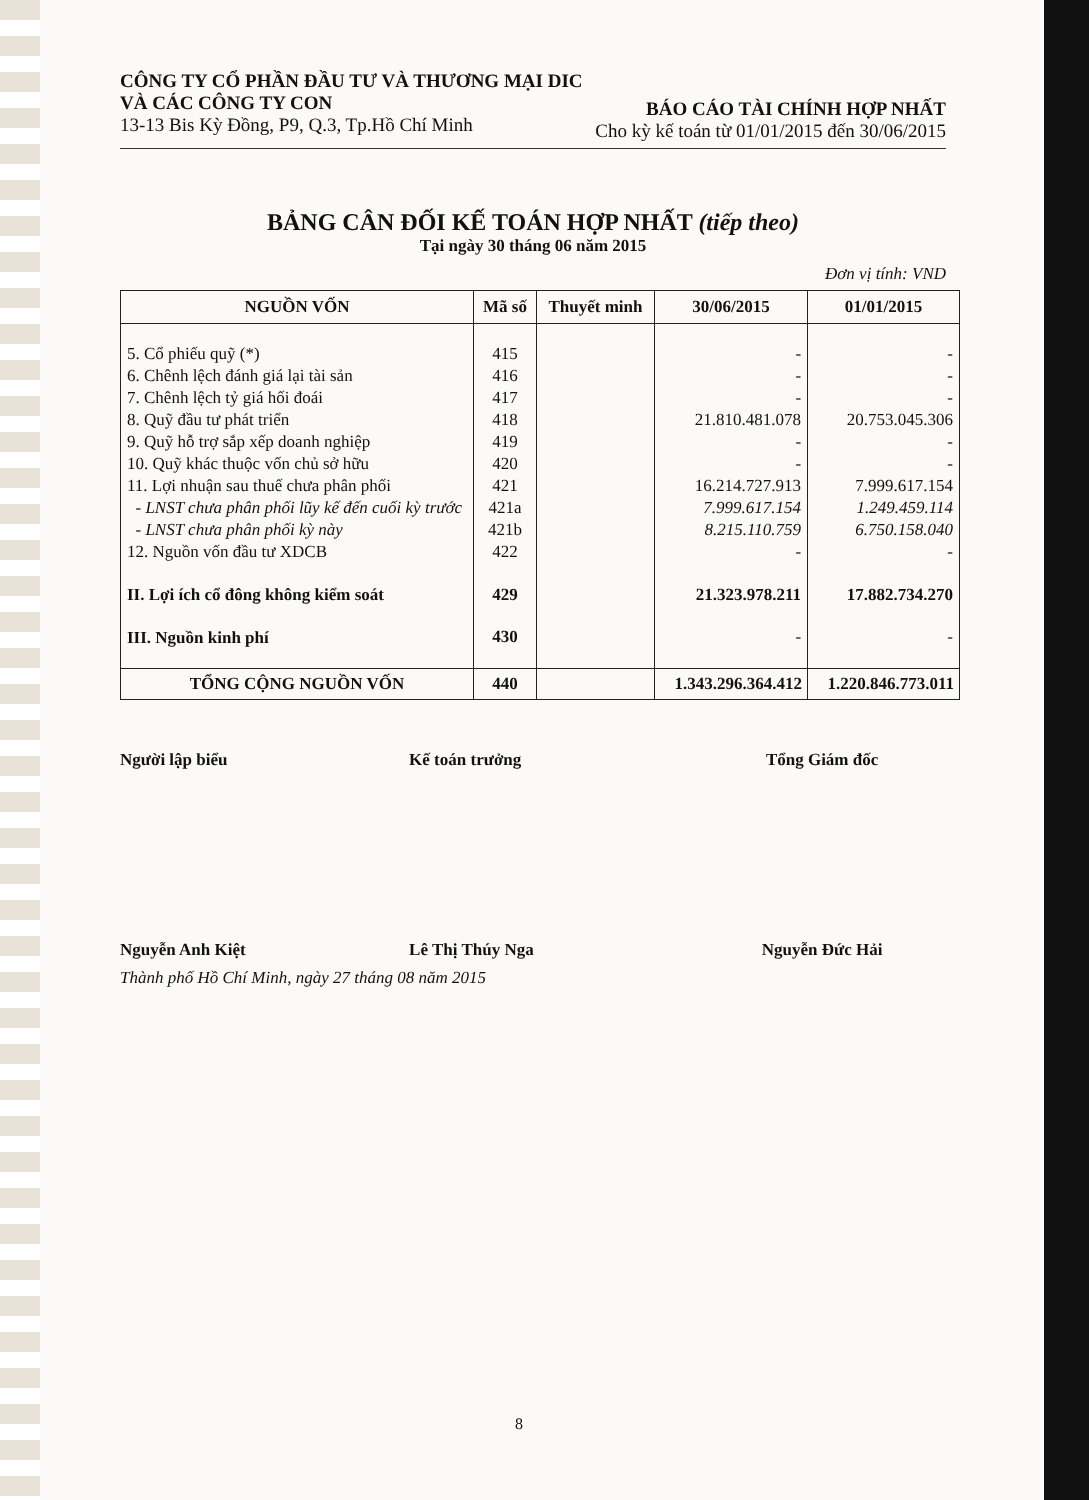CÔNG TY CỔ PHẦN ĐẦU TƯ VÀ THƯƠNG MẠI DIC
VÀ CÁC CÔNG TY CON
13-13 Bis Kỳ Đồng, P9, Q.3, Tp.Hồ Chí Minh
BÁO CÁO TÀI CHÍNH HỢP NHẤT
Cho kỳ kế toán từ 01/01/2015 đến 30/06/2015
BẢNG CÂN ĐỐI KẾ TOÁN HỢP NHẤT (tiếp theo)
Tại ngày 30 tháng 06 năm 2015
Đơn vị tính: VND
| NGUỒN VỐN | Mã số | Thuyết minh | 30/06/2015 | 01/01/2015 |
| --- | --- | --- | --- | --- |
| 5. Cổ phiếu quỹ (*) | 415 | | - | - |
| 6. Chênh lệch đánh giá lại tài sản | 416 | | - | - |
| 7. Chênh lệch tỷ giá hối đoái | 417 | | - | - |
| 8. Quỹ đầu tư phát triển | 418 | | 21.810.481.078 | 20.753.045.306 |
| 9. Quỹ hỗ trợ sắp xếp doanh nghiệp | 419 | | - | - |
| 10. Quỹ khác thuộc vốn chủ sở hữu | 420 | | - | - |
| 11. Lợi nhuận sau thuế chưa phân phối | 421 | | 16.214.727.913 | 7.999.617.154 |
| - LNST chưa phân phối lũy kế đến cuối kỳ trước | 421a | | 7.999.617.154 | 1.249.459.114 |
| - LNST chưa phân phối kỳ này | 421b | | 8.215.110.759 | 6.750.158.040 |
| 12. Nguồn vốn đầu tư XDCB | 422 | | - | - |
| II. Lợi ích cổ đông không kiểm soát | 429 | | 21.323.978.211 | 17.882.734.270 |
| III. Nguồn kinh phí | 430 | | - | - |
| TỔNG CỘNG NGUỒN VỐN | 440 | | 1.343.296.364.412 | 1.220.846.773.011 |
Người lập biểu Kế toán trưởng Tổng Giám đốc
Nguyễn Anh Kiệt Lê Thị Thúy Nga Nguyễn Đức Hải
Thành phố Hồ Chí Minh, ngày 27 tháng 08 năm 2015
8